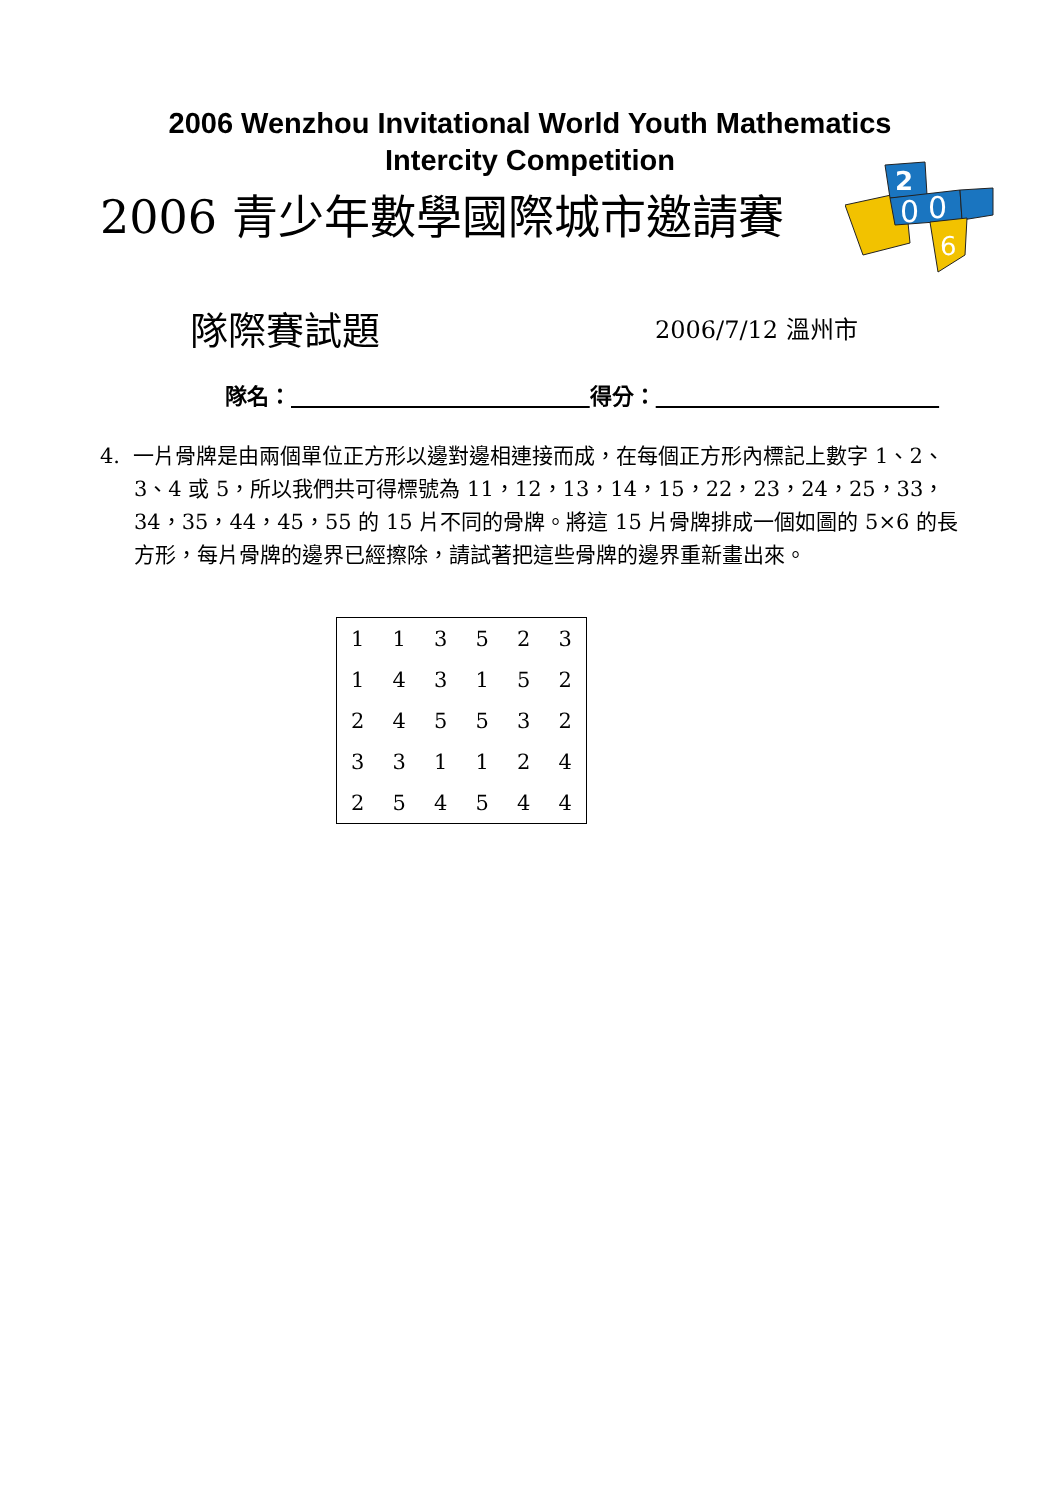2006 Wenzhou Invitational World Youth Mathematics
Intercity Competition
2006 青少年數學國際城市邀請賽
2
0
0
6
隊際賽試題 2006/7/12 溫州市
隊名： 得分：
4. 一片骨牌是由兩個單位正方形以邊對邊相連接而成，在每個正方形內標記上數字 1、2、3、4 或 5，所以我們共可得標號為 11，12，13，14，15，22，23，24，25，33，34，35，44，45，55 的 15 片不同的骨牌。將這 15 片骨牌排成一個如圖的 5×6 的長方形，每片骨牌的邊界已經擦除，請試著把這些骨牌的邊界重新畫出來。
| 1 | 1 | 3 | 5 | 2 | 3 |
| 1 | 4 | 3 | 1 | 5 | 2 |
| 2 | 4 | 5 | 5 | 3 | 2 |
| 3 | 3 | 1 | 1 | 2 | 4 |
| 2 | 5 | 4 | 5 | 4 | 4 |